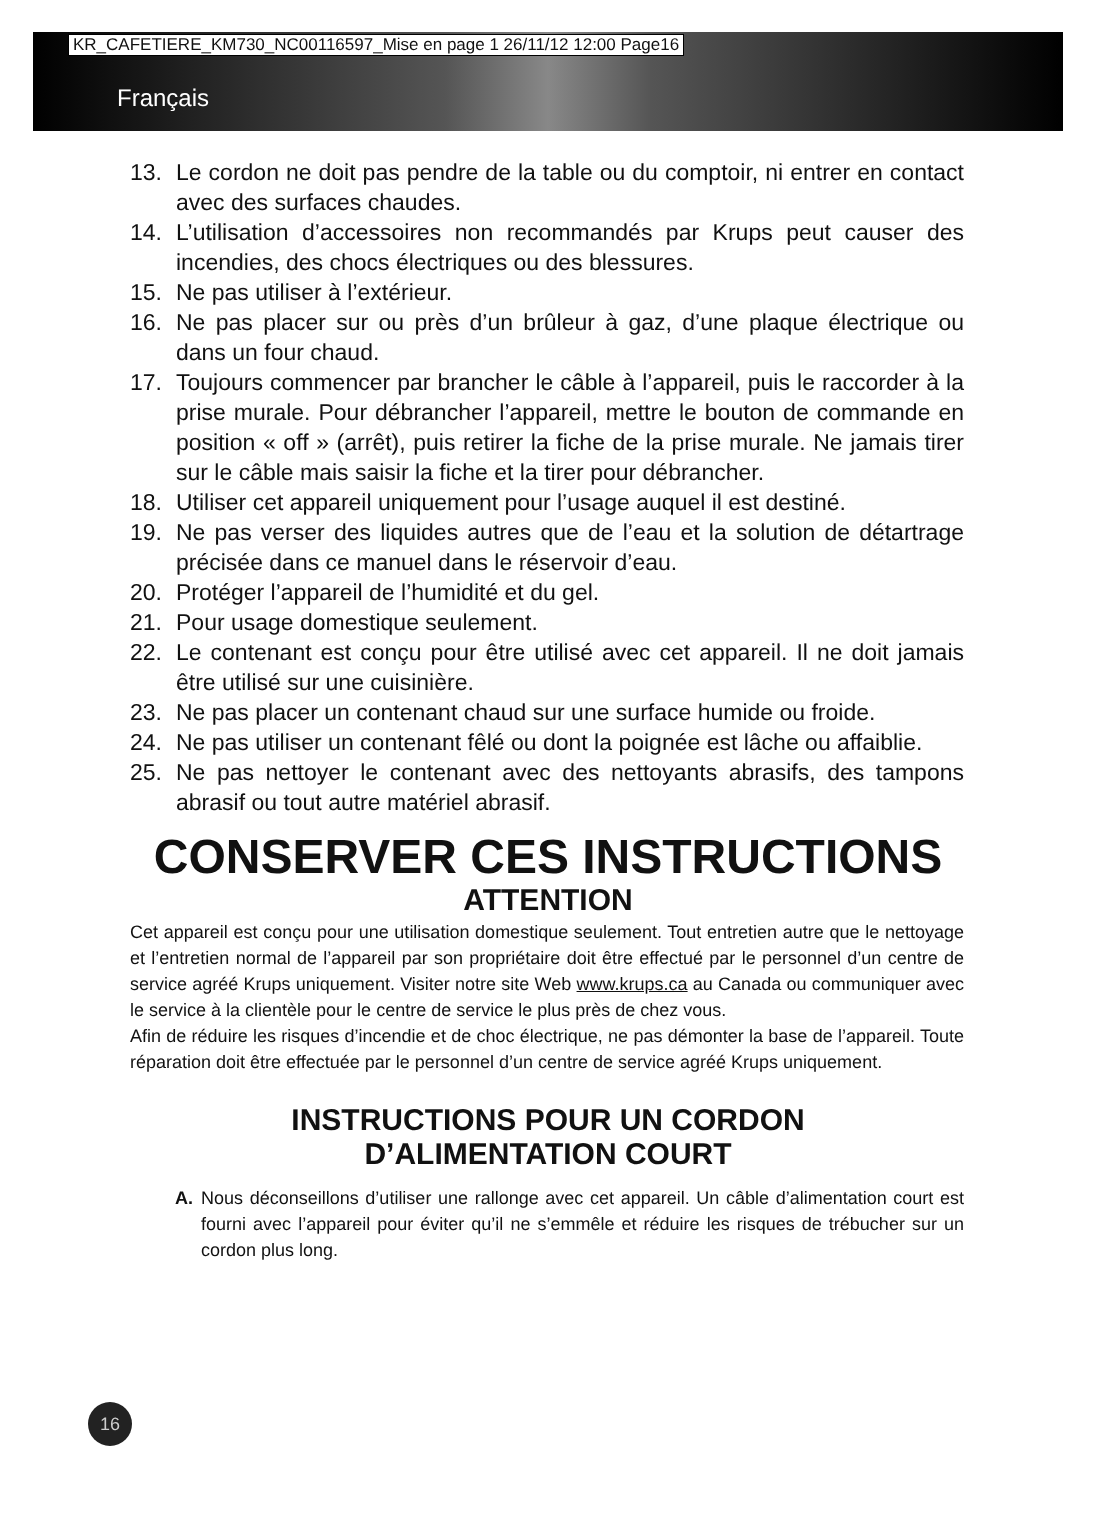KR_CAFETIERE_KM730_NC00116597_Mise en page 1 26/11/12 12:00 Page16
Français
13. Le cordon ne doit pas pendre de la table ou du comptoir, ni entrer en contact avec des surfaces chaudes.
14. L’utilisation d’accessoires non recommandés par Krups peut causer des incendies, des chocs électriques ou des blessures.
15. Ne pas utiliser à l’extérieur.
16. Ne pas placer sur ou près d’un brûleur à gaz, d’une plaque électrique ou dans un four chaud.
17. Toujours commencer par brancher le câble à l’appareil, puis le raccorder à la prise murale. Pour débrancher l’appareil, mettre le bouton de commande en position « off » (arrêt), puis retirer la fiche de la prise murale. Ne jamais tirer sur le câble mais saisir la fiche et la tirer pour débrancher.
18. Utiliser cet appareil uniquement pour l’usage auquel il est destiné.
19. Ne pas verser des liquides autres que de l’eau et la solution de détartrage précisée dans ce manuel dans le réservoir d’eau.
20. Protéger l’appareil de l’humidité et du gel.
21. Pour usage domestique seulement.
22. Le contenant est conçu pour être utilisé avec cet appareil. Il ne doit jamais être utilisé sur une cuisinière.
23. Ne pas placer un contenant chaud sur une surface humide ou froide.
24. Ne pas utiliser un contenant fêlé ou dont la poignée est lâche ou affaiblie.
25. Ne pas nettoyer le contenant avec des nettoyants abrasifs, des tampons abrasif ou tout autre matériel abrasif.
CONSERVER CES INSTRUCTIONS
ATTENTION
Cet appareil est conçu pour une utilisation domestique seulement. Tout entretien autre que le nettoyage et l’entretien normal de l’appareil par son propriétaire doit être effectué par le personnel d’un centre de service agréé Krups uniquement. Visiter notre site Web www.krups.ca au Canada ou communiquer avec le service à la clientèle pour le centre de service le plus près de chez vous.
Afin de réduire les risques d’incendie et de choc électrique, ne pas démonter la base de l’appareil. Toute réparation doit être effectuée par le personnel d’un centre de service agréé Krups uniquement.
INSTRUCTIONS POUR UN CORDON
D’ALIMENTATION COURT
A. Nous déconseillons d’utiliser une rallonge avec cet appareil. Un câble d’alimentation court est fourni avec l’appareil pour éviter qu’il ne s’emmêle et réduire les risques de trébucher sur un cordon plus long.
16